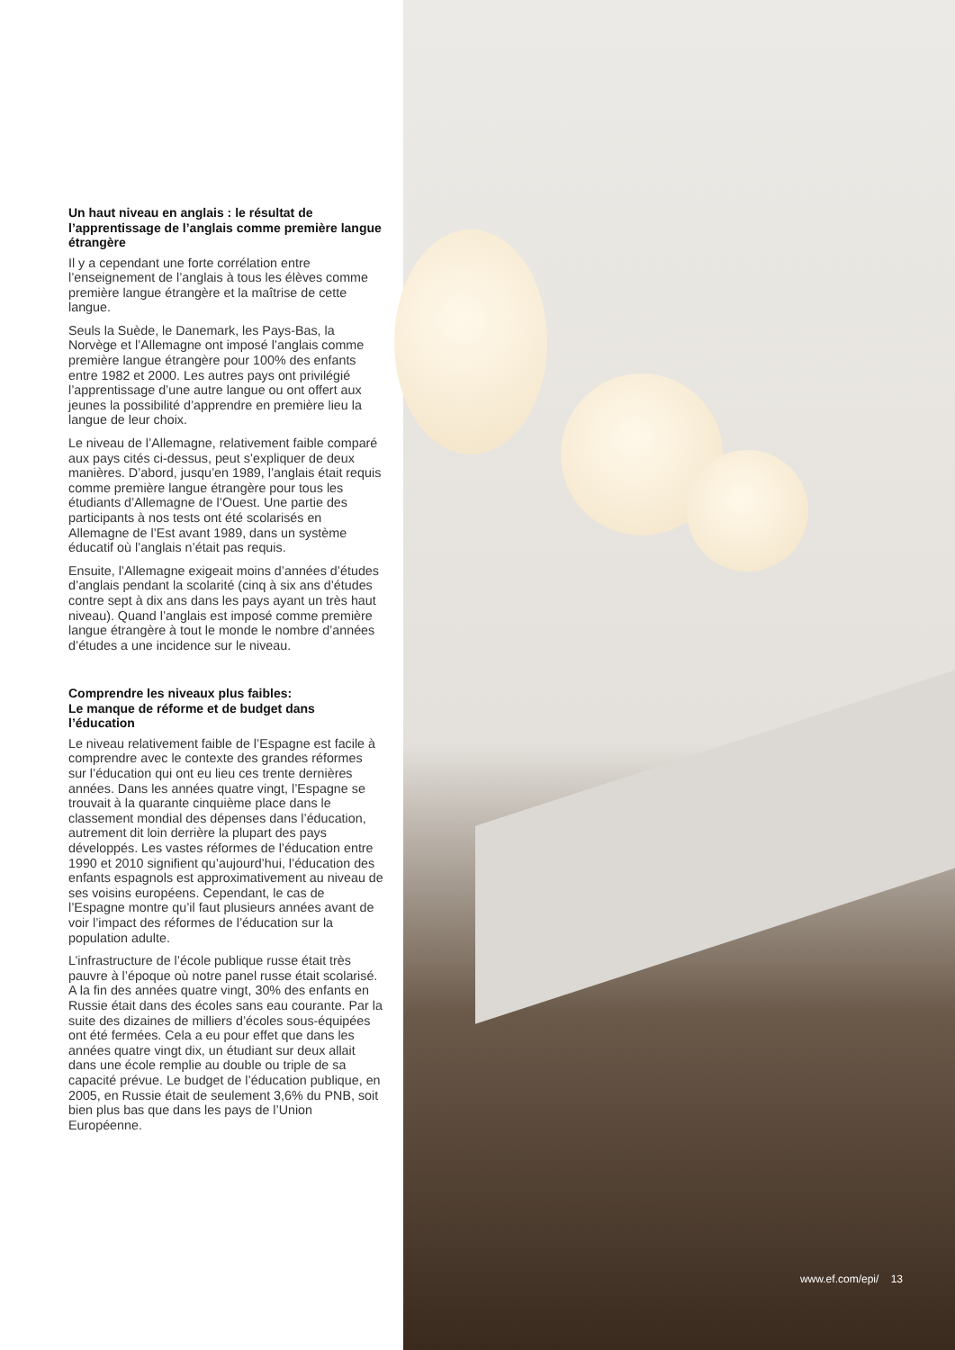Un haut niveau en anglais : le résultat de l’apprentissage de l’anglais comme première langue étrangère
Il y a cependant une forte corrélation entre l’enseignement de l’anglais à tous les élèves comme première langue étrangère et la maîtrise de cette langue.
Seuls la Suède, le Danemark, les Pays-Bas, la Norvège et l’Allemagne ont imposé l’anglais comme première langue étrangère pour 100% des enfants entre 1982 et 2000. Les autres pays ont privilégié l’apprentissage d’une autre langue ou ont offert aux jeunes la possibilité d’apprendre en première lieu la langue de leur choix.
Le niveau de l’Allemagne, relativement faible comparé aux pays cités ci-dessus, peut s’expliquer de deux manières. D’abord, jusqu’en 1989, l’anglais était requis comme première langue étrangère pour tous les étudiants d’Allemagne de l’Ouest. Une partie des participants à nos tests ont été scolarisés en Allemagne de l’Est avant 1989, dans un système éducatif où l’anglais n’était pas requis.
Ensuite, l’Allemagne exigeait moins d’années d’études d’anglais pendant la scolarité (cinq à six ans d’études contre sept à dix ans dans les pays ayant un très haut niveau). Quand l’anglais est imposé comme première langue étrangère à tout le monde le nombre d’années d’études a une incidence sur le niveau.
Comprendre les niveaux plus faibles:
Le manque de réforme et de budget dans l’éducation
Le niveau relativement faible de l’Espagne est facile à comprendre avec le contexte des grandes réformes sur l’éducation qui ont eu lieu ces trente dernières années. Dans les années quatre vingt, l’Espagne se trouvait à la quarante cinquième place dans le classement mondial des dépenses dans l’éducation, autrement dit loin derrière la plupart des pays développés. Les vastes réformes de l’éducation entre 1990 et 2010 signifient qu’aujourd’hui, l’éducation des enfants espagnols est approximativement au niveau de ses voisins européens. Cependant, le cas de l’Espagne montre qu’il faut plusieurs années avant de voir l’impact des réformes de l’éducation sur la population adulte.
L’infrastructure de l’école publique russe était très pauvre à l’époque où notre panel russe était scolarisé. A la fin des années quatre vingt, 30% des enfants en Russie était dans des écoles sans eau courante. Par la suite des dizaines de milliers d’écoles sous-équipées ont été fermées. Cela a eu pour effet que dans les années quatre vingt dix, un étudiant sur deux allait dans une école remplie au double ou triple de sa capacité prévue. Le budget de l’éducation publique, en 2005, en Russie était de seulement 3,6% du PNB, soit bien plus bas que dans les pays de l’Union Européenne.
www.ef.com/epi/ 13